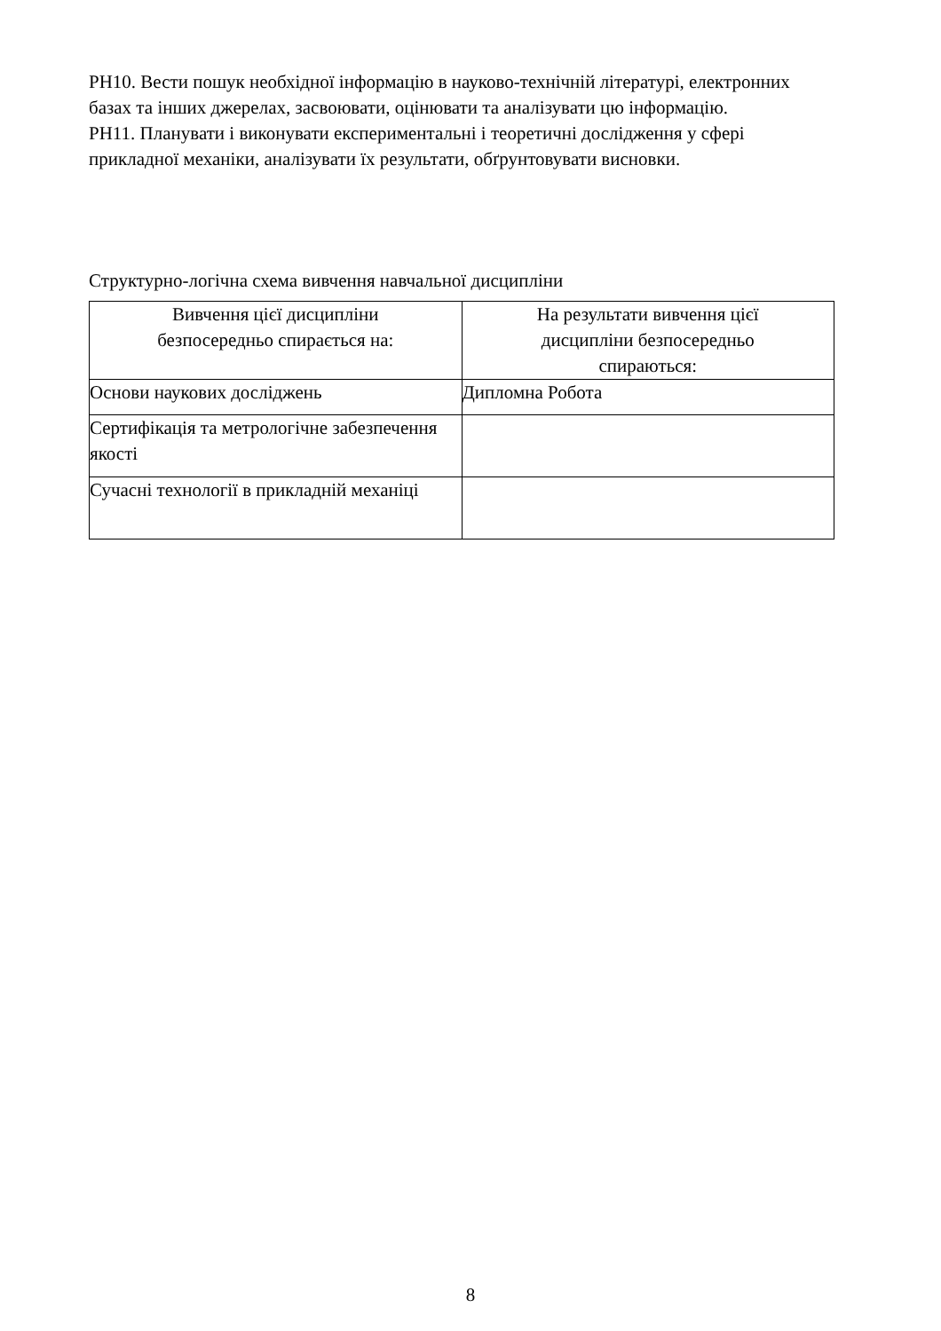РН10. Вести пошук необхідної інформацію в науково-технічній літературі, електронних базах та інших джерелах, засвоювати, оцінювати та аналізувати цю інформацію.
РН11. Планувати і виконувати експериментальні і теоретичні дослідження у сфері прикладної механіки, аналізувати їх результати, обґрунтовувати висновки.
Структурно-логічна схема вивчення навчальної дисципліни
| Вивчення цієї дисципліни безпосередньо спирається на: | На результати вивчення цієї дисципліни безпосередньо спираються: |
| --- | --- |
| Основи наукових досліджень | Дипломна Робота |
| Сертифікація та метрологічне забезпечення якості | |
| Сучасні технології в прикладній механіці | |
8